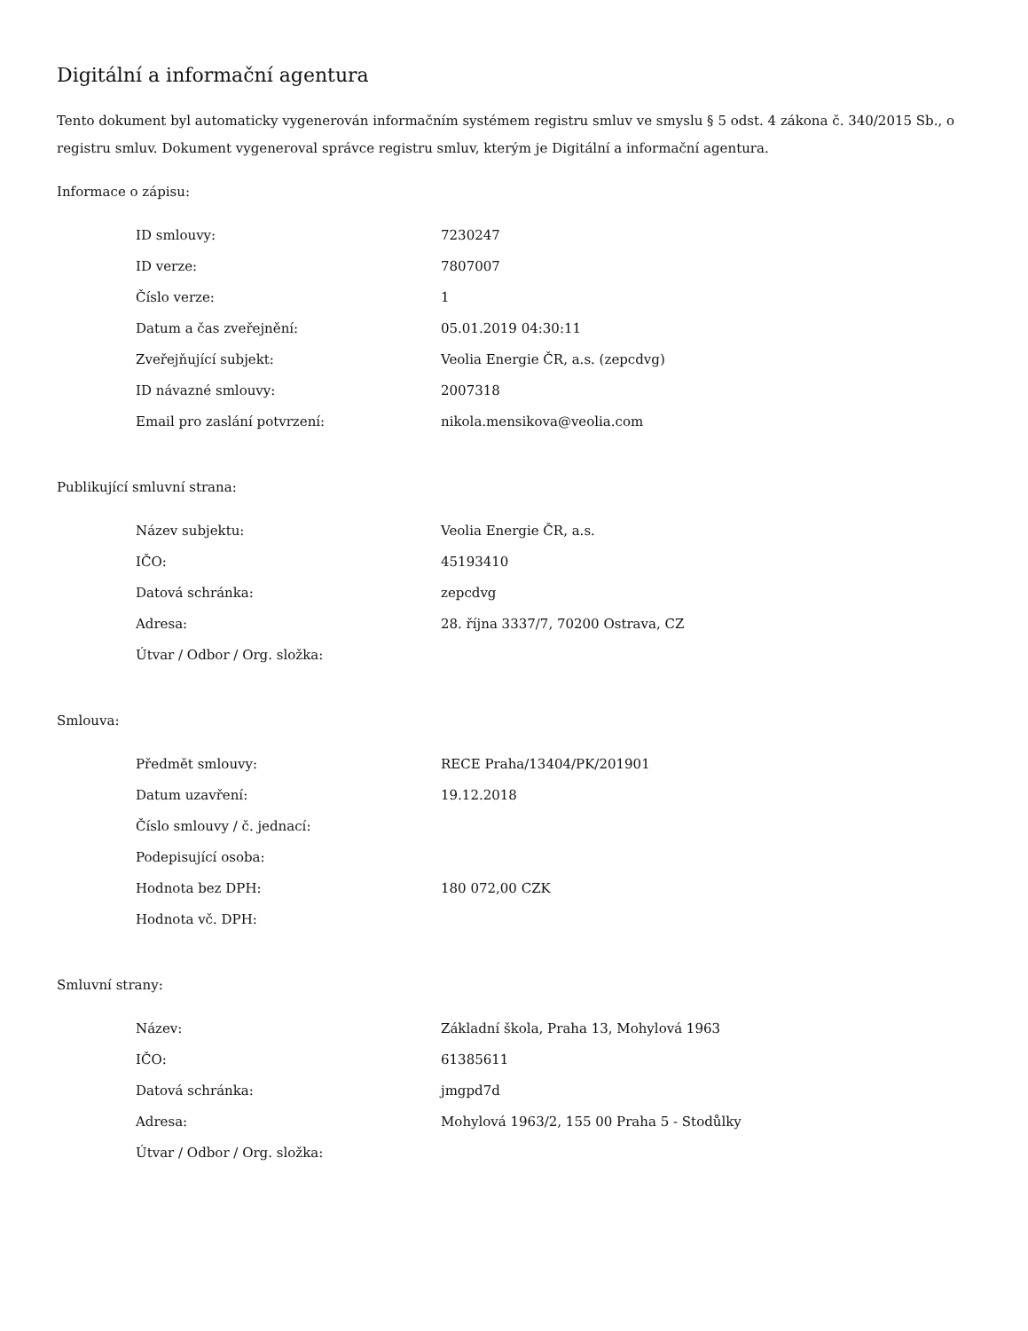Digitální a informační agentura
Tento dokument byl automaticky vygenerován informačním systémem registru smluv ve smyslu § 5 odst. 4 zákona č. 340/2015 Sb., o registru smluv. Dokument vygeneroval správce registru smluv, kterým je Digitální a informační agentura.
Informace o zápisu:
| ID smlouvy: | 7230247 |
| ID verze: | 7807007 |
| Číslo verze: | 1 |
| Datum a čas zveřejnění: | 05.01.2019 04:30:11 |
| Zveřejňující subjekt: | Veolia Energie ČR, a.s. (zepcdvg) |
| ID návazné smlouvy: | 2007318 |
| Email pro zaslání potvrzení: | nikola.mensikova@veolia.com |
Publikující smluvní strana:
| Název subjektu: | Veolia Energie ČR, a.s. |
| IČO: | 45193410 |
| Datová schránka: | zepcdvg |
| Adresa: | 28. října 3337/7, 70200 Ostrava, CZ |
| Útvar / Odbor / Org. složka: | |
Smlouva:
| Předmět smlouvy: | RECE Praha/13404/PK/201901 |
| Datum uzavření: | 19.12.2018 |
| Číslo smlouvy / č. jednací: | |
| Podepisující osoba: | |
| Hodnota bez DPH: | 180 072,00 CZK |
| Hodnota vč. DPH: | |
Smluvní strany:
| Název: | Základní škola, Praha 13, Mohylová 1963 |
| IČO: | 61385611 |
| Datová schránka: | jmgpd7d |
| Adresa: | Mohylová 1963/2, 155 00 Praha 5 - Stodůlky |
| Útvar / Odbor / Org. složka: | |